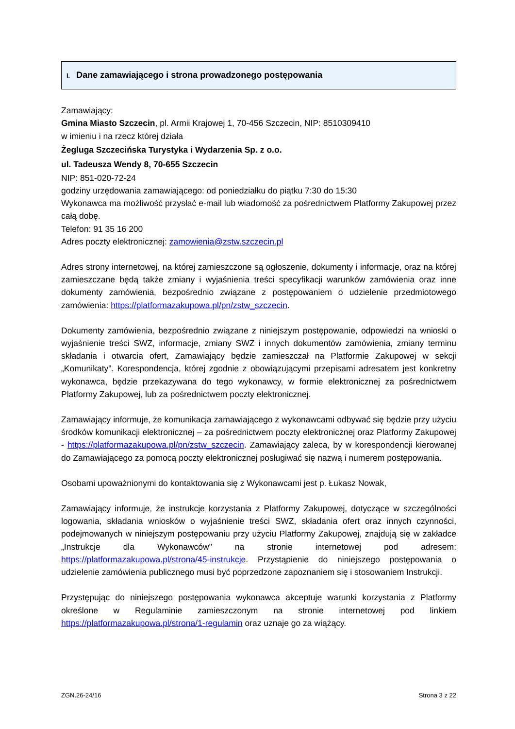I. Dane zamawiającego i strona prowadzonego postępowania
Zamawiający:
Gmina Miasto Szczecin, pl. Armii Krajowej 1, 70-456 Szczecin, NIP: 8510309410
w imieniu i na rzecz której działa
Żegluga Szczecińska Turystyka i Wydarzenia Sp. z o.o.
ul. Tadeusza Wendy 8, 70-655 Szczecin
NIP: 851-020-72-24
godziny urzędowania zamawiającego: od poniedziałku do piątku 7:30 do 15:30
Wykonawca ma możliwość przysłać e-mail lub wiadomość za pośrednictwem Platformy Zakupowej przez całą dobę.
Telefon: 91 35 16 200
Adres poczty elektronicznej: zamowienia@zstw.szczecin.pl
Adres strony internetowej, na której zamieszczone są ogłoszenie, dokumenty i informacje, oraz na której zamieszczane będą także zmiany i wyjaśnienia treści specyfikacji warunków zamówienia oraz inne dokumenty zamówienia, bezpośrednio związane z postępowaniem o udzielenie przedmiotowego zamówienia: https://platformazakupowa.pl/pn/zstw_szczecin.
Dokumenty zamówienia, bezpośrednio związane z niniejszym postępowanie, odpowiedzi na wnioski o wyjaśnienie treści SWZ, informacje, zmiany SWZ i innych dokumentów zamówienia, zmiany terminu składania i otwarcia ofert, Zamawiający będzie zamieszczał na Platformie Zakupowej w sekcji „Komunikaty”. Korespondencja, której zgodnie z obowiązującymi przepisami adresatem jest konkretny wykonawca, będzie przekazywana do tego wykonawcy, w formie elektronicznej za pośrednictwem Platformy Zakupowej, lub za pośrednictwem poczty elektronicznej.
Zamawiający informuje, że komunikacja zamawiającego z wykonawcami odbywać się będzie przy użyciu środków komunikacji elektronicznej – za pośrednictwem poczty elektronicznej oraz Platformy Zakupowej - https://platformazakupowa.pl/pn/zstw_szczecin. Zamawiający zaleca, by w korespondencji kierowanej do Zamawiającego za pomocą poczty elektronicznej posługiwać się nazwą i numerem postępowania.
Osobami upoważnionymi do kontaktowania się z Wykonawcami jest p. Łukasz Nowak,
Zamawiający informuje, że instrukcje korzystania z Platformy Zakupowej, dotyczące w szczególności logowania, składania wniosków o wyjaśnienie treści SWZ, składania ofert oraz innych czynności, podejmowanych w niniejszym postępowaniu przy użyciu Platformy Zakupowej, znajdują się w zakładce „Instrukcje dla Wykonawców" na stronie internetowej pod adresem: https://platformazakupowa.pl/strona/45-instrukcje. Przystąpienie do niniejszego postępowania o udzielenie zamówienia publicznego musi być poprzedzone zapoznaniem się i stosowaniem Instrukcji.
Przystępując do niniejszego postępowania wykonawca akceptuje warunki korzystania z Platformy określone w Regulaminie zamieszczonym na stronie internetowej pod linkiem https://platformazakupowa.pl/strona/1-regulamin oraz uznaje go za wiążący.
ZGN.26-24/16 Strona 3 z 22